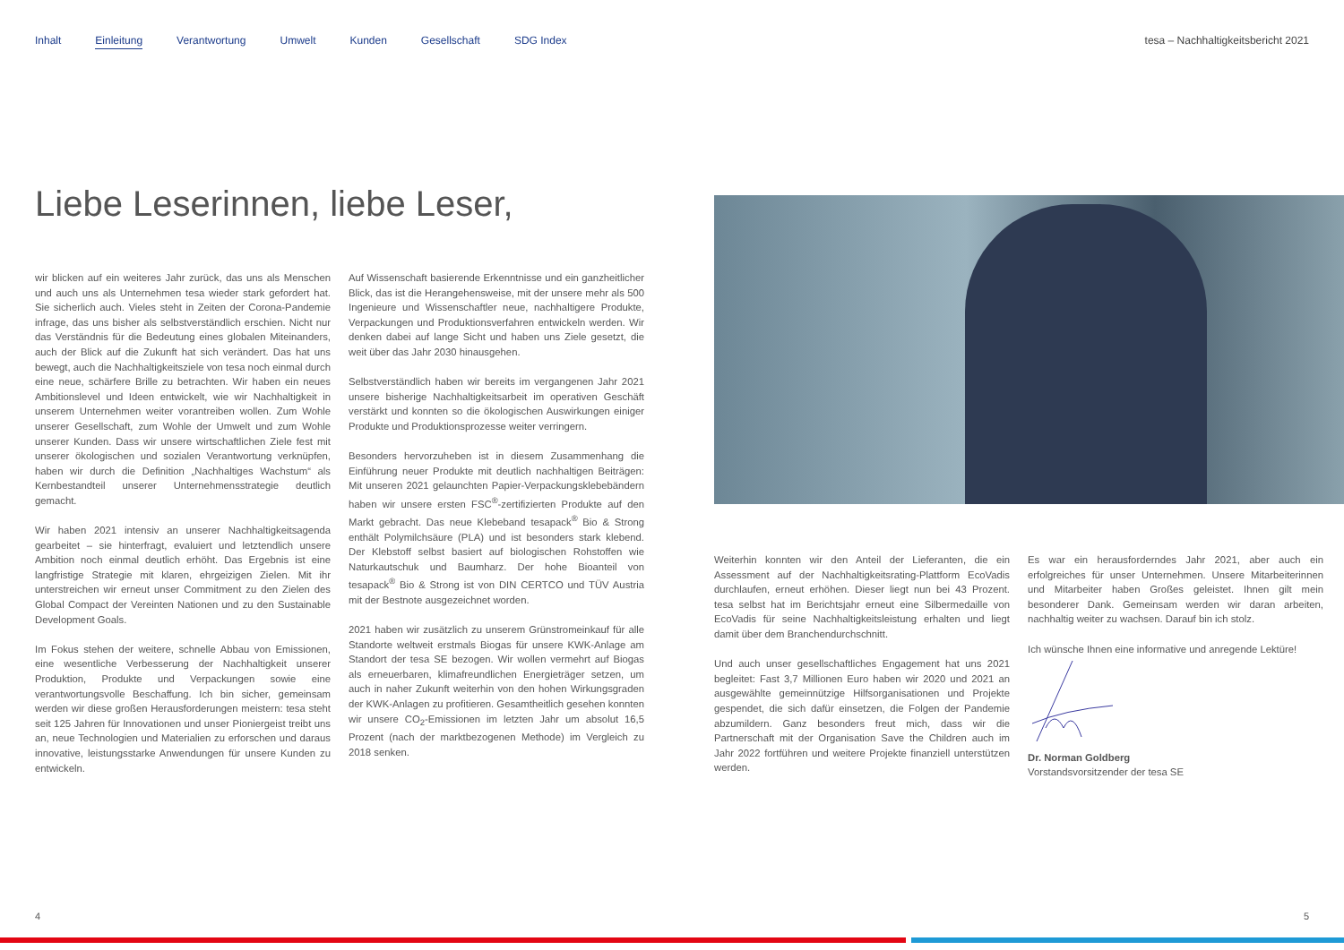Inhalt Einleitung Verantwortung Umwelt Kunden Gesellschaft SDG Index tesa – Nachhaltigkeitsbericht 2021
Liebe Leserinnen, liebe Leser,
wir blicken auf ein weiteres Jahr zurück, das uns als Menschen und auch uns als Unternehmen tesa wieder stark gefordert hat. Sie sicherlich auch. Vieles steht in Zeiten der Corona-Pandemie infrage, das uns bisher als selbstverständlich erschien. Nicht nur das Verständnis für die Bedeutung eines globalen Miteinanders, auch der Blick auf die Zukunft hat sich verändert. Das hat uns bewegt, auch die Nachhaltigkeitsziele von tesa noch einmal durch eine neue, schärfere Brille zu betrachten. Wir haben ein neues Ambitionslevel und Ideen entwickelt, wie wir Nachhaltigkeit in unserem Unternehmen weiter vorantreiben wollen. Zum Wohle unserer Gesellschaft, zum Wohle der Umwelt und zum Wohle unserer Kunden. Dass wir unsere wirtschaftlichen Ziele fest mit unserer ökologischen und sozialen Verantwortung verknüpfen, haben wir durch die Definition „Nachhaltiges Wachstum“ als Kernbestandteil unserer Unternehmensstrategie deutlich gemacht.
Wir haben 2021 intensiv an unserer Nachhaltigkeitsagenda gearbeitet – sie hinterfragt, evaluiert und letztendlich unsere Ambition noch einmal deutlich erhöht. Das Ergebnis ist eine langfristige Strategie mit klaren, ehrgeizigen Zielen. Mit ihr unterstreichen wir erneut unser Commitment zu den Zielen des Global Compact der Vereinten Nationen und zu den Sustainable Development Goals.
Im Fokus stehen der weitere, schnelle Abbau von Emissionen, eine wesentliche Verbesserung der Nachhaltigkeit unserer Produktion, Produkte und Verpackungen sowie eine verantwortungsvolle Beschaffung. Ich bin sicher, gemeinsam werden wir diese großen Herausforderungen meistern: tesa steht seit 125 Jahren für Innovationen und unser Pioniergeist treibt uns an, neue Technologien und Materialien zu erforschen und daraus innovative, leistungsstarke Anwendungen für unsere Kunden zu entwickeln.
Auf Wissenschaft basierende Erkenntnisse und ein ganzheitlicher Blick, das ist die Herangehensweise, mit der unsere mehr als 500 Ingenieure und Wissenschaftler neue, nachhaltigere Produkte, Verpackungen und Produktionsverfahren entwickeln werden. Wir denken dabei auf lange Sicht und haben uns Ziele gesetzt, die weit über das Jahr 2030 hinausgehen.
Selbstverständlich haben wir bereits im vergangenen Jahr 2021 unsere bisherige Nachhaltigkeitsarbeit im operativen Geschäft verstärkt und konnten so die ökologischen Auswirkungen einiger Produkte und Produktionsprozesse weiter verringern.
Besonders hervorzuheben ist in diesem Zusammenhang die Einführung neuer Produkte mit deutlich nachhaltigen Beiträgen: Mit unseren 2021 gelaunchten Papier-Verpackungsklebebändern haben wir unsere ersten FSC<sup>®</sup>-zertifizierten Produkte auf den Markt gebracht. Das neue Klebeband tesapack<sup>®</sup> Bio & Strong enthält Polymilchsäure (PLA) und ist besonders stark klebend. Der Klebstoff selbst basiert auf biologischen Rohstoffen wie Naturkautschuk und Baumharz. Der hohe Bioanteil von tesapack<sup>®</sup> Bio & Strong ist von DIN CERTCO und TÜV Austria mit der Bestnote ausgezeichnet worden.
2021 haben wir zusätzlich zu unserem Grünstromeinkauf für alle Standorte weltweit erstmals Biogas für unsere KWK-Anlage am Standort der tesa SE bezogen. Wir wollen vermehrt auf Biogas als erneuerbaren, klimafreundlichen Energieträger setzen, um auch in naher Zukunft weiterhin von den hohen Wirkungsgraden der KWK-Anlagen zu profitieren. Gesamtheitlich gesehen konnten wir unsere CO<sub>2</sub>-Emissionen im letzten Jahr um absolut 16,5 Prozent (nach der marktbezogenen Methode) im Vergleich zu 2018 senken.
Weiterhin konnten wir den Anteil der Lieferanten, die ein Assessment auf der Nachhaltigkeitsrating-Plattform EcoVadis durchlaufen, erneut erhöhen. Dieser liegt nun bei 43 Prozent. tesa selbst hat im Berichtsjahr erneut eine Silbermedaille von EcoVadis für seine Nachhaltigkeitsleistung erhalten und liegt damit über dem Branchendurchschnitt.
Und auch unser gesellschaftliches Engagement hat uns 2021 begleitet: Fast 3,7 Millionen Euro haben wir 2020 und 2021 an ausgewählte gemeinnützige Hilfsorganisationen und Projekte gespendet, die sich dafür einsetzen, die Folgen der Pandemie abzumildern. Ganz besonders freut mich, dass wir die Partnerschaft mit der Organisation Save the Children auch im Jahr 2022 fortführen und weitere Projekte finanziell unterstützen werden.
Es war ein herausforderndes Jahr 2021, aber auch ein erfolgreiches für unser Unternehmen. Unsere Mitarbeiterinnen und Mitarbeiter haben Großes geleistet. Ihnen gilt mein besonderer Dank. Gemeinsam werden wir daran arbeiten, nachhaltig weiter zu wachsen. Darauf bin ich stolz.
Ich wünsche Ihnen eine informative und anregende Lektüre!
Dr. Norman Goldberg
Vorstandsvorsitzender der tesa SE
4 5